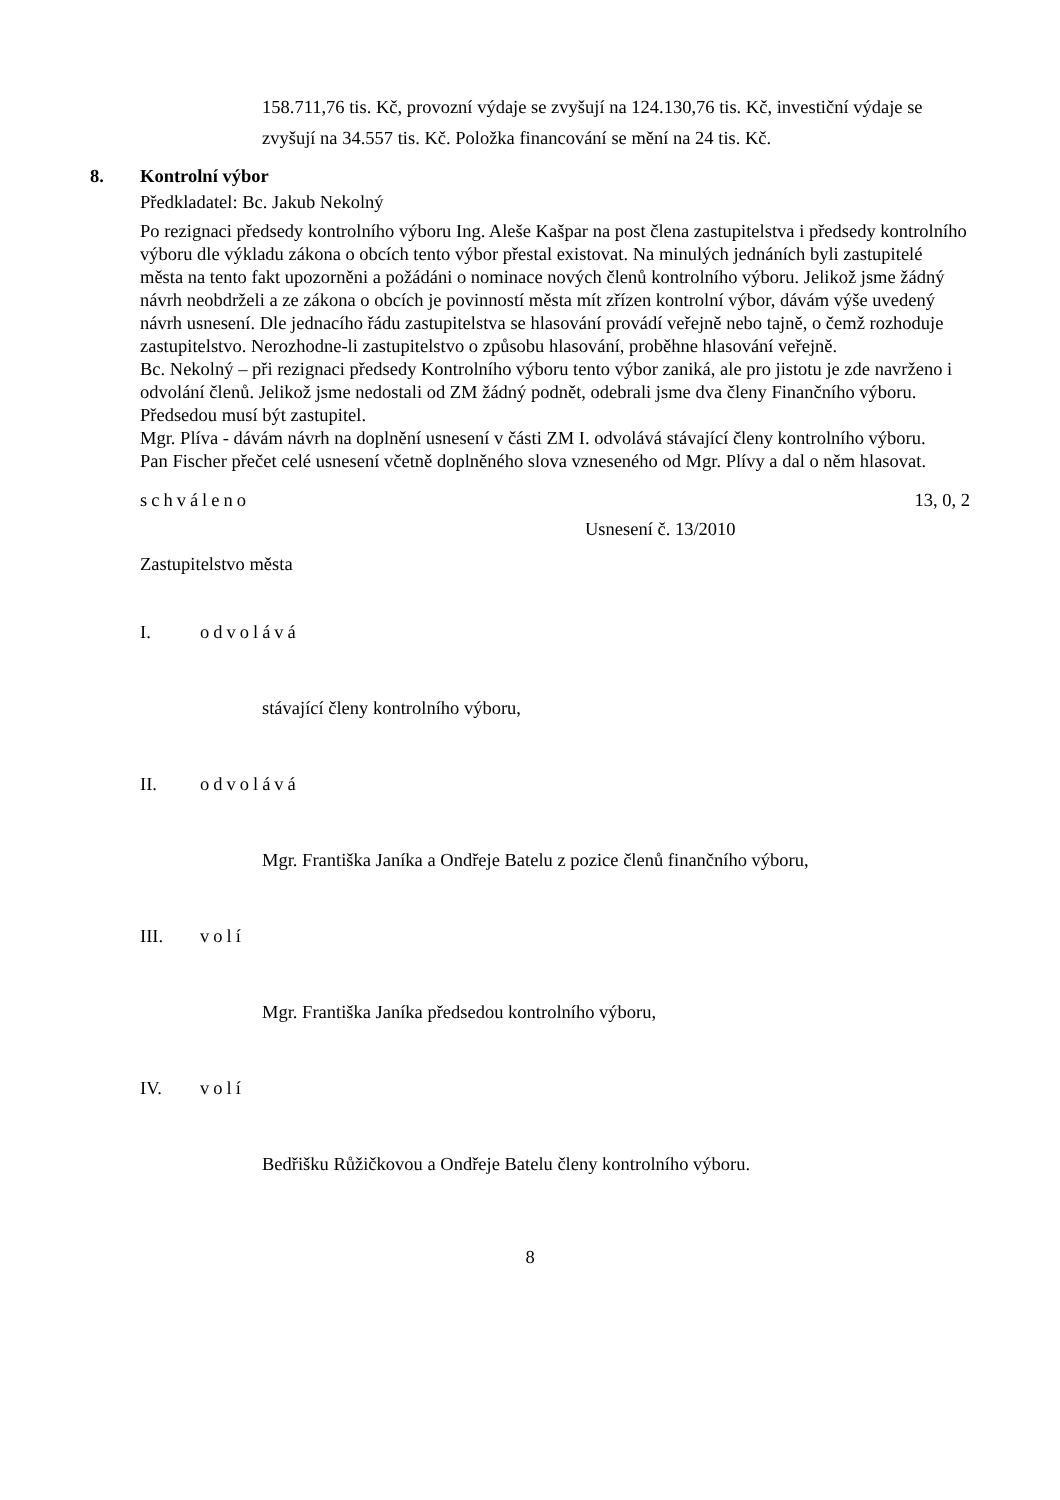158.711,76 tis. Kč, provozní výdaje se zvyšují na 124.130,76 tis. Kč, investiční výdaje se zvyšují na 34.557 tis. Kč. Položka financování se mění na 24 tis. Kč.
8. Kontrolní výbor
Předkladatel: Bc. Jakub Nekolný
Po rezignaci předsedy kontrolního výboru Ing. Aleše Kašpar na post člena zastupitelstva i předsedy kontrolního výboru dle výkladu zákona o obcích tento výbor přestal existovat. Na minulých jednáních byli zastupitelé města na tento fakt upozorněni a požádáni o nominace nových členů kontrolního výboru. Jelikož jsme žádný návrh neobdrželi a ze zákona o obcích je povinností města mít zřízen kontrolní výbor, dávám výše uvedený návrh usnesení. Dle jednacího řádu zastupitelstva se hlasování provádí veřejně nebo tajně, o čemž rozhoduje zastupitelstvo. Nerozhodne-li zastupitelstvo o způsobu hlasování, proběhne hlasování veřejně.
Bc. Nekolný – při rezignaci předsedy Kontrolního výboru tento výbor zaniká, ale pro jistotu je zde navrženo i odvolání členů. Jelikož jsme nedostali od ZM žádný podnět, odebrali jsme dva členy Finančního výboru. Předsedou musí být zastupitel.
Mgr. Plíva - dávám návrh na doplnění usnesení v části ZM I. odvolává stávající členy kontrolního výboru.
Pan Fischer přečet celé usnesení včetně doplněného slova vzneseného od Mgr. Plívy a dal o něm hlasovat.
schváleno 13, 0, 2
Usnesení č. 13/2010
Zastupitelstvo města
I. odvolává
stávající členy kontrolního výboru,
II. odvolává
Mgr. Františka Janíka a Ondřeje Batelu z pozice členů finančního výboru,
III. volí
Mgr. Františka Janíka předsedou kontrolního výboru,
IV. volí
Bedřišku Růžičkovou a Ondřeje Batelu členy kontrolního výboru.
8